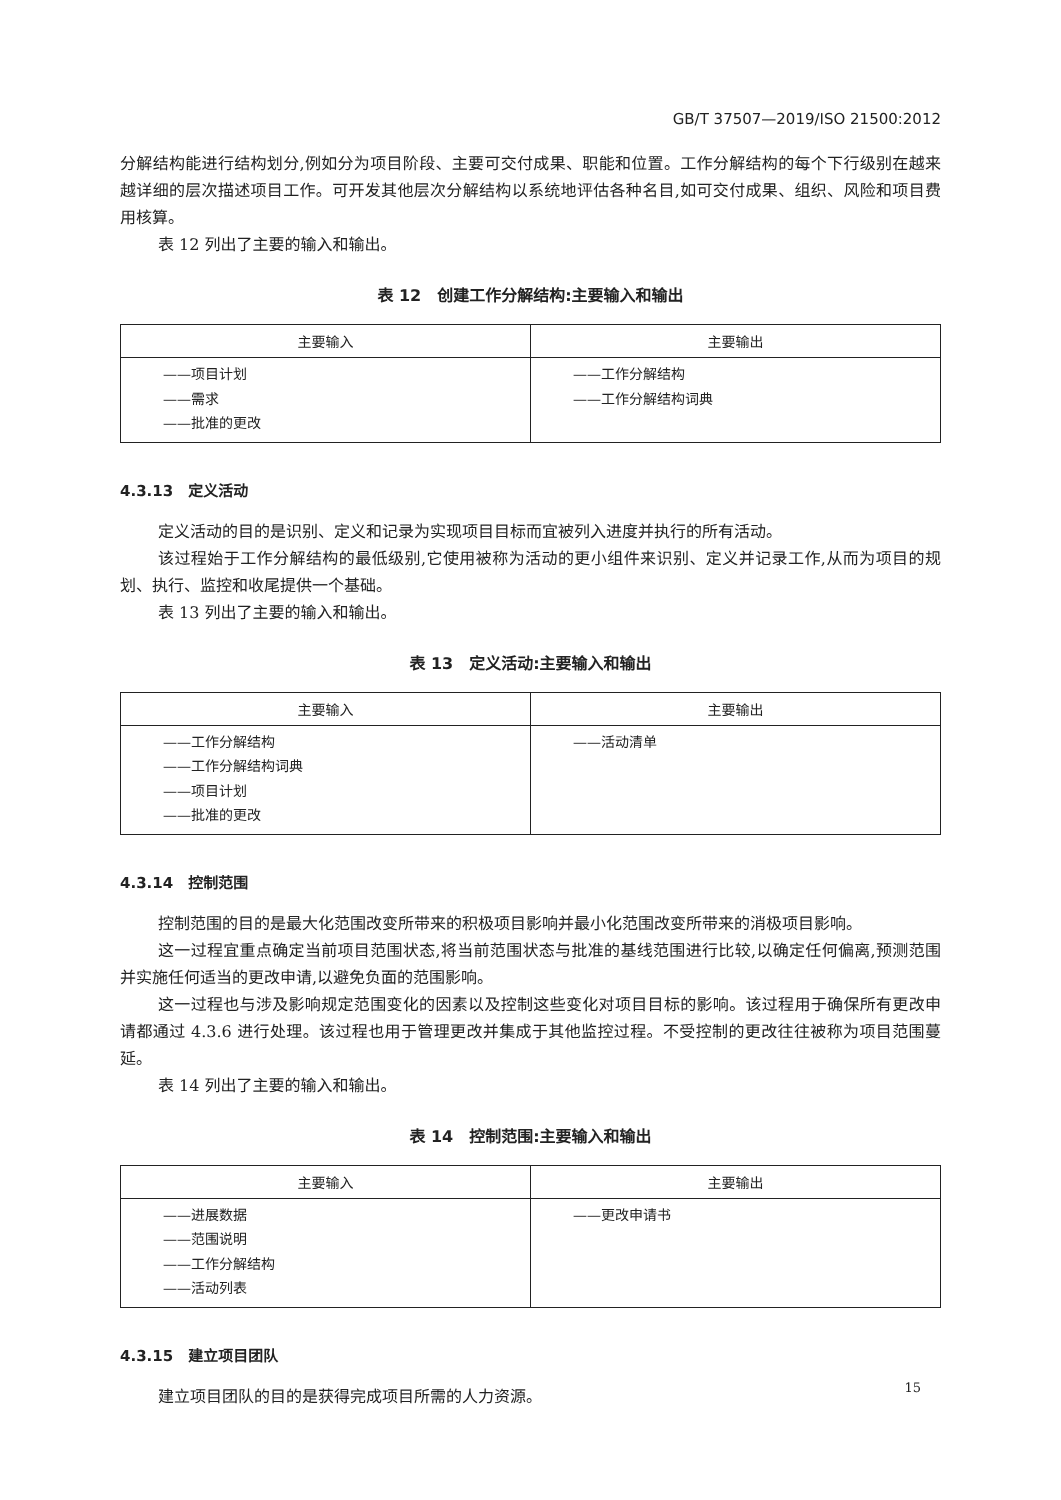GB/T 37507—2019/ISO 21500:2012
分解结构能进行结构划分,例如分为项目阶段、主要可交付成果、职能和位置。工作分解结构的每个下行级别在越来越详细的层次描述项目工作。可开发其他层次分解结构以系统地评估各种名目,如可交付成果、组织、风险和项目费用核算。
表 12 列出了主要的输入和输出。
表 12　创建工作分解结构:主要输入和输出
| 主要输入 | 主要输出 |
| --- | --- |
| ——项目计划 ——需求 ——批准的更改 | ——工作分解结构 ——工作分解结构词典 |
4.3.13　定义活动
定义活动的目的是识别、定义和记录为实现项目目标而宜被列入进度并执行的所有活动。
该过程始于工作分解结构的最低级别,它使用被称为活动的更小组件来识别、定义并记录工作,从而为项目的规划、执行、监控和收尾提供一个基础。
表 13 列出了主要的输入和输出。
表 13　定义活动:主要输入和输出
| 主要输入 | 主要输出 |
| --- | --- |
| ——工作分解结构 ——工作分解结构词典 ——项目计划 ——批准的更改 | ——活动清单 |
4.3.14　控制范围
控制范围的目的是最大化范围改变所带来的积极项目影响并最小化范围改变所带来的消极项目影响。
这一过程宜重点确定当前项目范围状态,将当前范围状态与批准的基线范围进行比较,以确定任何偏离,预测范围并实施任何适当的更改申请,以避免负面的范围影响。
这一过程也与涉及影响规定范围变化的因素以及控制这些变化对项目目标的影响。该过程用于确保所有更改申请都通过 4.3.6 进行处理。该过程也用于管理更改并集成于其他监控过程。不受控制的更改往往被称为项目范围蔓延。
表 14 列出了主要的输入和输出。
表 14　控制范围:主要输入和输出
| 主要输入 | 主要输出 |
| --- | --- |
| ——进展数据 ——范围说明 ——工作分解结构 ——活动列表 | ——更改申请书 |
4.3.15　建立项目团队
建立项目团队的目的是获得完成项目所需的人力资源。
15